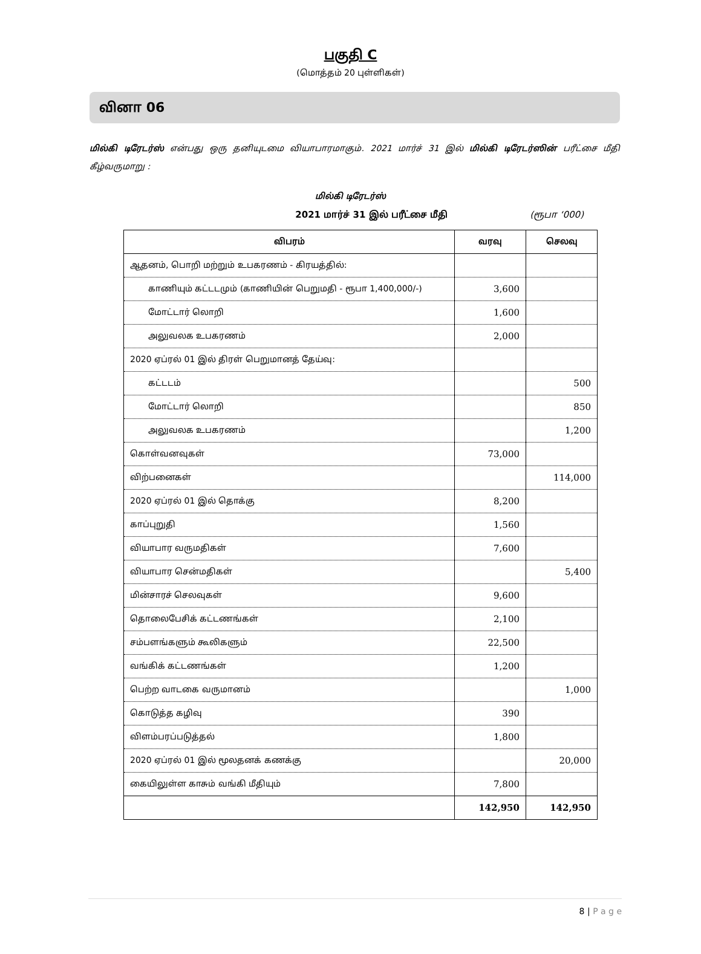பகுதி C
(மொத்தம் 20 புள்ளிகள்)
வினா 06
மில்கி டிரேடர்ஸ் என்பது ஒரு தனியுடமை வியாபாரமாகும். 2021 மார்ச் 31 இல் மில்கி டிரேடர்ஸின் பரீட்சை மீதி கீழ்வருமாறு :
மில்கி டிரேடர்ஸ்
2021 மார்ச் 31 இல் பரீட்சை மீதி (ரூபா ‘000)
| விபரம் | வரவு | செலவு |
| --- | --- | --- |
| ஆதனம், பொறி மற்றும் உபகரணம் - கிரயத்தில்: | | |
| காணியும் கட்டடமும் (காணியின் பெறுமதி - ரூபா 1,400,000/-) | 3,600 | |
| மோட்டார் லொறி | 1,600 | |
| அலுவலக உபகரணம் | 2,000 | |
| 2020 ஏப்ரல் 01 இல் திரள் பெறுமானத் தேய்வு: | | |
| கட்டடம் | | 500 |
| மோட்டார் லொறி | | 850 |
| அலுவலக உபகரணம் | | 1,200 |
| கொள்வனவுகள் | 73,000 | |
| விற்பனைகள் | | 114,000 |
| 2020 ஏப்ரல் 01 இல் தொக்கு | 8,200 | |
| காப்புறுதி | 1,560 | |
| வியாபார வருமதிகள் | 7,600 | |
| வியாபார சென்மதிகள் | | 5,400 |
| மின்சாரச் செலவுகள் | 9,600 | |
| தொலைபேசிக் கட்டணங்கள் | 2,100 | |
| சம்பளங்களும் கூலிகளும் | 22,500 | |
| வங்கிக் கட்டணங்கள் | 1,200 | |
| பெற்ற வாடகை வருமானம் | | 1,000 |
| கொடுத்த கழிவு | 390 | |
| விளம்பரப்படுத்தல் | 1,800 | |
| 2020 ஏப்ரல் 01 இல் மூலதனக் கணக்கு | | 20,000 |
| கையிலுள்ள காசும் வங்கி மீதியும் | 7,800 | |
| | 142,950 | 142,950 |
8 | P a g e